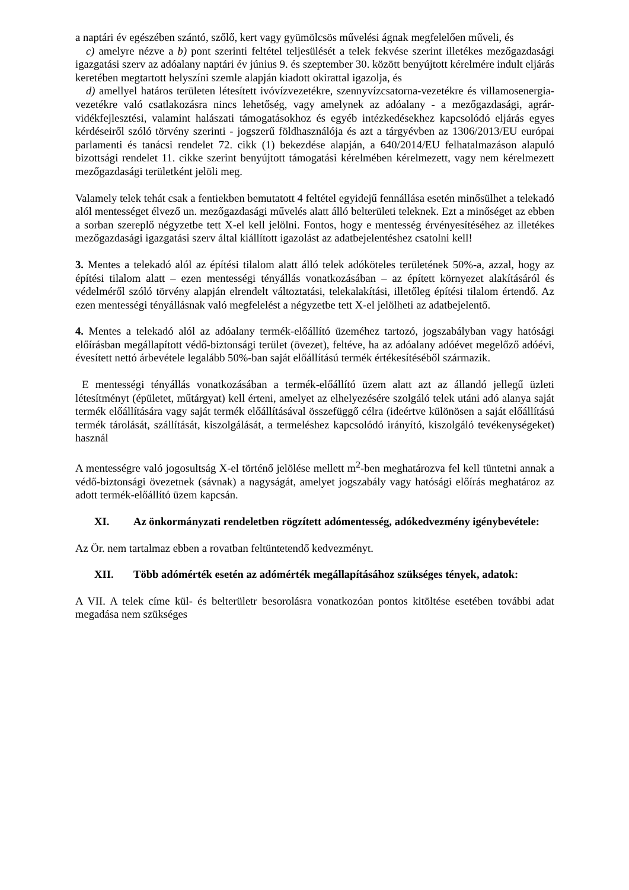a naptári év egészében szántó, szőlő, kert vagy gyümölcsös művelési ágnak megfelelően műveli, és
c) amelyre nézve a b) pont szerinti feltétel teljesülését a telek fekvése szerint illetékes mezőgazdasági igazgatási szerv az adóalany naptári év június 9. és szeptember 30. között benyújtott kérelmére indult eljárás keretében megtartott helyszíni szemle alapján kiadott okirattal igazolja, és
d) amellyel határos területen létesített ivóvízvezetékre, szennyvízcsatorna-vezetékre és villamosenergia-vezetékre való csatlakozásra nincs lehetőség, vagy amelynek az adóalany - a mezőgazdasági, agrár-vidékfejlesztési, valamint halászati támogatásokhoz és egyéb intézkedésekhez kapcsolódó eljárás egyes kérdéseiről szóló törvény szerinti - jogszerű földhasználója és azt a tárgyévben az 1306/2013/EU európai parlamenti és tanácsi rendelet 72. cikk (1) bekezdése alapján, a 640/2014/EU felhatalmazáson alapuló bizottsági rendelet 11. cikke szerint benyújtott támogatási kérelmében kérelmezett, vagy nem kérelmezett mezőgazdasági területként jelöli meg.
Valamely telek tehát csak a fentiekben bemutatott 4 feltétel egyidejű fennállása esetén minősülhet a telekadó alól mentességet élvező un. mezőgazdasági művelés alatt álló belterületi teleknek. Ezt a minőséget az ebben a sorban szereplő négyzetbe tett X-el kell jelölni. Fontos, hogy e mentesség érvényesítéséhez az illetékes mezőgazdasági igazgatási szerv által kiállított igazolást az adatbejelentéshez csatolni kell!
3. Mentes a telekadó alól az építési tilalom alatt álló telek adóköteles területének 50%-a, azzal, hogy az építési tilalom alatt – ezen mentességi tényállás vonatkozásában – az épített környezet alakításáról és védelméről szóló törvény alapján elrendelt változtatási, telekalakítási, illetőleg építési tilalom értendő. Az ezen mentességi tényállásnak való megfelelést a négyzetbe tett X-el jelölheti az adatbejelentő.
4. Mentes a telekadó alól az adóalany termék-előállító üzeméhez tartozó, jogszabályban vagy hatósági előírásban megállapított védő-biztonsági terület (övezet), feltéve, ha az adóalany adóévet megelőző adóévi, évesített nettó árbevétele legalább 50%-ban saját előállítású termék értékesítéséből származik.
E mentességi tényállás vonatkozásában a termék-előállító üzem alatt azt az állandó jellegű üzleti létesítményt (épületet, műtárgyat) kell érteni, amelyet az elhelyezésére szolgáló telek utáni adó alanya saját termék előállítására vagy saját termék előállításával összefüggő célra (ideértve különösen a saját előállítású termék tárolását, szállítását, kiszolgálását, a termeléshez kapcsolódó irányító, kiszolgáló tevékenységeket) használ
A mentességre való jogosultság X-el történő jelölése mellett m<sup>2</sup>-ben meghatározva fel kell tüntetni annak a védő-biztonsági övezetnek (sávnak) a nagyságát, amelyet jogszabály vagy hatósági előírás meghatároz az adott termék-előállító üzem kapcsán.
XI. Az önkormányzati rendeletben rögzített adómentesség, adókedvezmény igénybevétele:
Az Ör. nem tartalmaz ebben a rovatban feltüntetendő kedvezményt.
XII. Több adómérték esetén az adómérték megállapításához szükséges tények, adatok:
A VII. A telek címe kül- és belterületr besorolásra vonatkozóan pontos kitöltése esetében további adat megadása nem szükséges